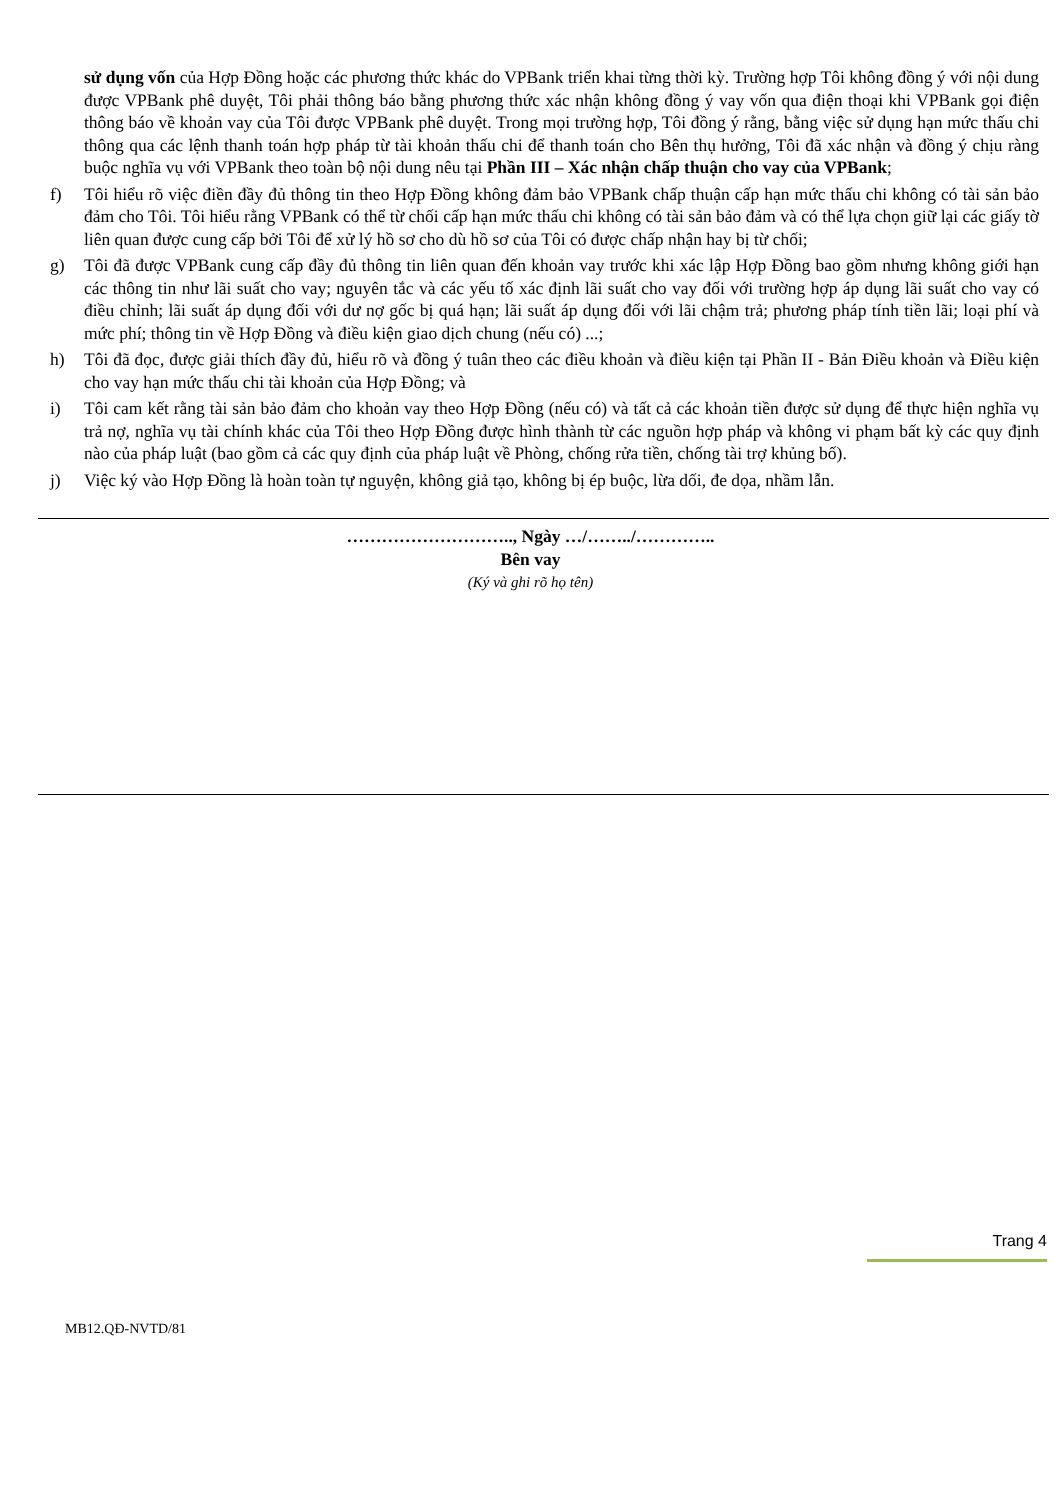sử dụng vốn của Hợp Đồng hoặc các phương thức khác do VPBank triển khai từng thời kỳ. Trường hợp Tôi không đồng ý với nội dung được VPBank phê duyệt, Tôi phải thông báo bằng phương thức xác nhận không đồng ý vay vốn qua điện thoại khi VPBank gọi điện thông báo về khoản vay của Tôi được VPBank phê duyệt. Trong mọi trường hợp, Tôi đồng ý rằng, bằng việc sử dụng hạn mức thấu chi thông qua các lệnh thanh toán hợp pháp từ tài khoản thấu chi để thanh toán cho Bên thụ hưởng, Tôi đã xác nhận và đồng ý chịu ràng buộc nghĩa vụ với VPBank theo toàn bộ nội dung nêu tại Phần III – Xác nhận chấp thuận cho vay của VPBank;
f) Tôi hiểu rõ việc điền đầy đủ thông tin theo Hợp Đồng không đảm bảo VPBank chấp thuận cấp hạn mức thấu chi không có tài sản bảo đảm cho Tôi. Tôi hiểu rằng VPBank có thể từ chối cấp hạn mức thấu chi không có tài sản bảo đảm và có thể lựa chọn giữ lại các giấy tờ liên quan được cung cấp bởi Tôi để xử lý hồ sơ cho dù hồ sơ của Tôi có được chấp nhận hay bị từ chối;
g) Tôi đã được VPBank cung cấp đầy đủ thông tin liên quan đến khoản vay trước khi xác lập Hợp Đồng bao gồm nhưng không giới hạn các thông tin như lãi suất cho vay; nguyên tắc và các yếu tố xác định lãi suất cho vay đối với trường hợp áp dụng lãi suất cho vay có điều chỉnh; lãi suất áp dụng đối với dư nợ gốc bị quá hạn; lãi suất áp dụng đối với lãi chậm trả; phương pháp tính tiền lãi; loại phí và mức phí; thông tin về Hợp Đồng và điều kiện giao dịch chung (nếu có) ...;
h) Tôi đã đọc, được giải thích đầy đủ, hiểu rõ và đồng ý tuân theo các điều khoản và điều kiện tại Phần II - Bản Điều khoản và Điều kiện cho vay hạn mức thấu chi tài khoản của Hợp Đồng; và
i) Tôi cam kết rằng tài sản bảo đảm cho khoản vay theo Hợp Đồng (nếu có) và tất cả các khoản tiền được sử dụng để thực hiện nghĩa vụ trả nợ, nghĩa vụ tài chính khác của Tôi theo Hợp Đồng được hình thành từ các nguồn hợp pháp và không vi phạm bất kỳ các quy định nào của pháp luật (bao gồm cả các quy định của pháp luật về Phòng, chống rửa tiền, chống tài trợ khủng bố).
j) Việc ký vào Hợp Đồng là hoàn toàn tự nguyện, không giả tạo, không bị ép buộc, lừa dối, đe dọa, nhầm lẫn.
……………………….., Ngày …/……../…………..
Bên vay
(Ký và ghi rõ họ tên)
Trang 4
MB12.QĐ-NVTD/81